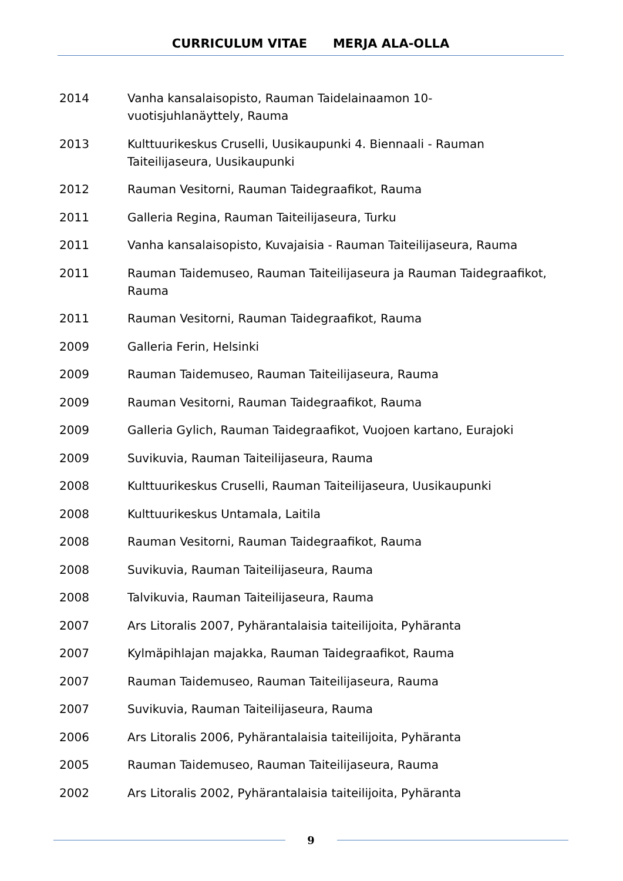CURRICULUM VITAE MERJA ALA-OLLA
2014 Vanha kansalaisopisto, Rauman Taidelainaamon 10-
vuotisjuhlanäyttely, Rauma
2013 Kulttuurikeskus Cruselli, Uusikaupunki 4. Biennaali - Rauman Taiteilijaseura, Uusikaupunki
2012 Rauman Vesitorni, Rauman Taidegraafikot, Rauma
2011 Galleria Regina, Rauman Taiteilijaseura, Turku
2011 Vanha kansalaisopisto, Kuvajaisia - Rauman Taiteilijaseura, Rauma
2011 Rauman Taidemuseo, Rauman Taiteilijaseura ja Rauman Taidegraafikot, Rauma
2011 Rauman Vesitorni, Rauman Taidegraafikot, Rauma
2009 Galleria Ferin, Helsinki
2009 Rauman Taidemuseo, Rauman Taiteilijaseura, Rauma
2009 Rauman Vesitorni, Rauman Taidegraafikot, Rauma
2009 Galleria Gylich, Rauman Taidegraafikot, Vuojoen kartano, Eurajoki
2009 Suvikuvia, Rauman Taiteilijaseura, Rauma
2008 Kulttuurikeskus Cruselli, Rauman Taiteilijaseura, Uusikaupunki
2008 Kulttuurikeskus Untamala, Laitila
2008 Rauman Vesitorni, Rauman Taidegraafikot, Rauma
2008 Suvikuvia, Rauman Taiteilijaseura, Rauma
2008 Talvikuvia, Rauman Taiteilijaseura, Rauma
2007 Ars Litoralis 2007, Pyhärantalaisia taiteilijoita, Pyhäranta
2007 Kylmäpihlajan majakka, Rauman Taidegraafikot, Rauma
2007 Rauman Taidemuseo, Rauman Taiteilijaseura, Rauma
2007 Suvikuvia, Rauman Taiteilijaseura, Rauma
2006 Ars Litoralis 2006, Pyhärantalaisia taiteilijoita, Pyhäranta
2005 Rauman Taidemuseo, Rauman Taiteilijaseura, Rauma
2002 Ars Litoralis 2002, Pyhärantalaisia taiteilijoita, Pyhäranta
9